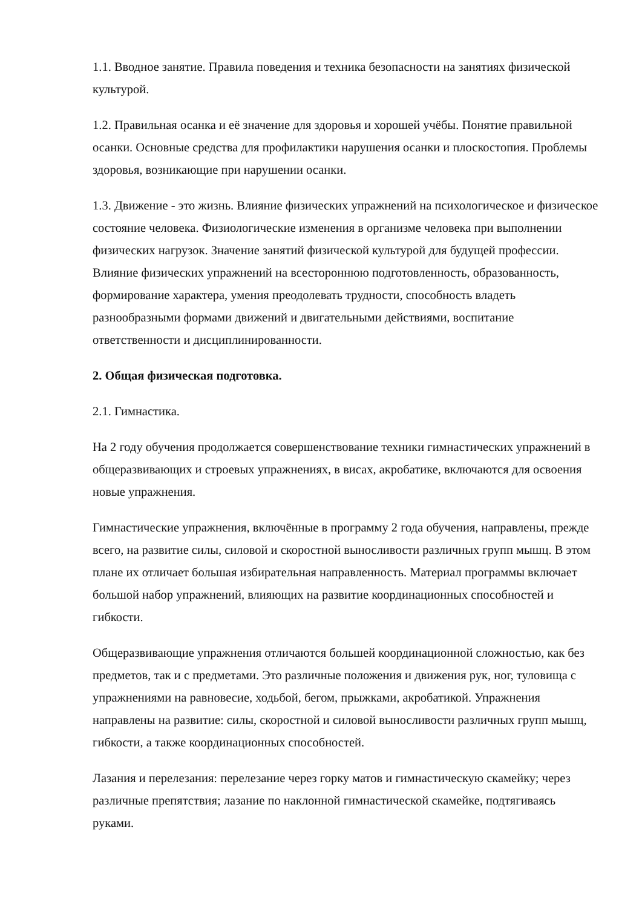1.1. Вводное занятие. Правила поведения и техника безопасности на занятиях физической культурой.
1.2. Правильная осанка и её значение для здоровья и хорошей учёбы. Понятие правильной осанки. Основные средства для профилактики нарушения осанки и плоскостопия. Проблемы здоровья, возникающие при нарушении осанки.
1.3. Движение - это жизнь. Влияние физических упражнений на психологическое и физическое состояние человека. Физиологические изменения в организме человека при выполнении физических нагрузок. Значение занятий физической культурой для будущей профессии. Влияние физических упражнений на всестороннюю подготовленность, образованность, формирование характера, умения преодолевать трудности, способность владеть разнообразными формами движений и двигательными действиями, воспитание ответственности и дисциплинированности.
2. Общая физическая подготовка.
2.1. Гимнастика.
На 2 году обучения продолжается совершенствование техники гимнастических упражнений в общеразвивающих и строевых упражнениях, в висах, акробатике, включаются для освоения новые упражнения.
Гимнастические упражнения, включённые в программу 2 года обучения, направлены, прежде всего, на развитие силы, силовой и скоростной выносливости различных групп мышц. В этом плане их отличает большая избирательная направленность. Материал программы включает большой набор упражнений, влияющих на развитие координационных способностей и гибкости.
Общеразвивающие упражнения отличаются большей координационной сложностью, как без предметов, так и с предметами. Это различные положения и движения рук, ног, туловища с упражнениями на равновесие, ходьбой, бегом, прыжками, акробатикой. Упражнения направлены на развитие: силы, скоростной и силовой выносливости различных групп мышц, гибкости, а также координационных способностей.
Лазания и перелезания: перелезание через горку матов и гимнастическую скамейку; через различные препятствия; лазание по наклонной гимнастической скамейке, подтягиваясь руками.